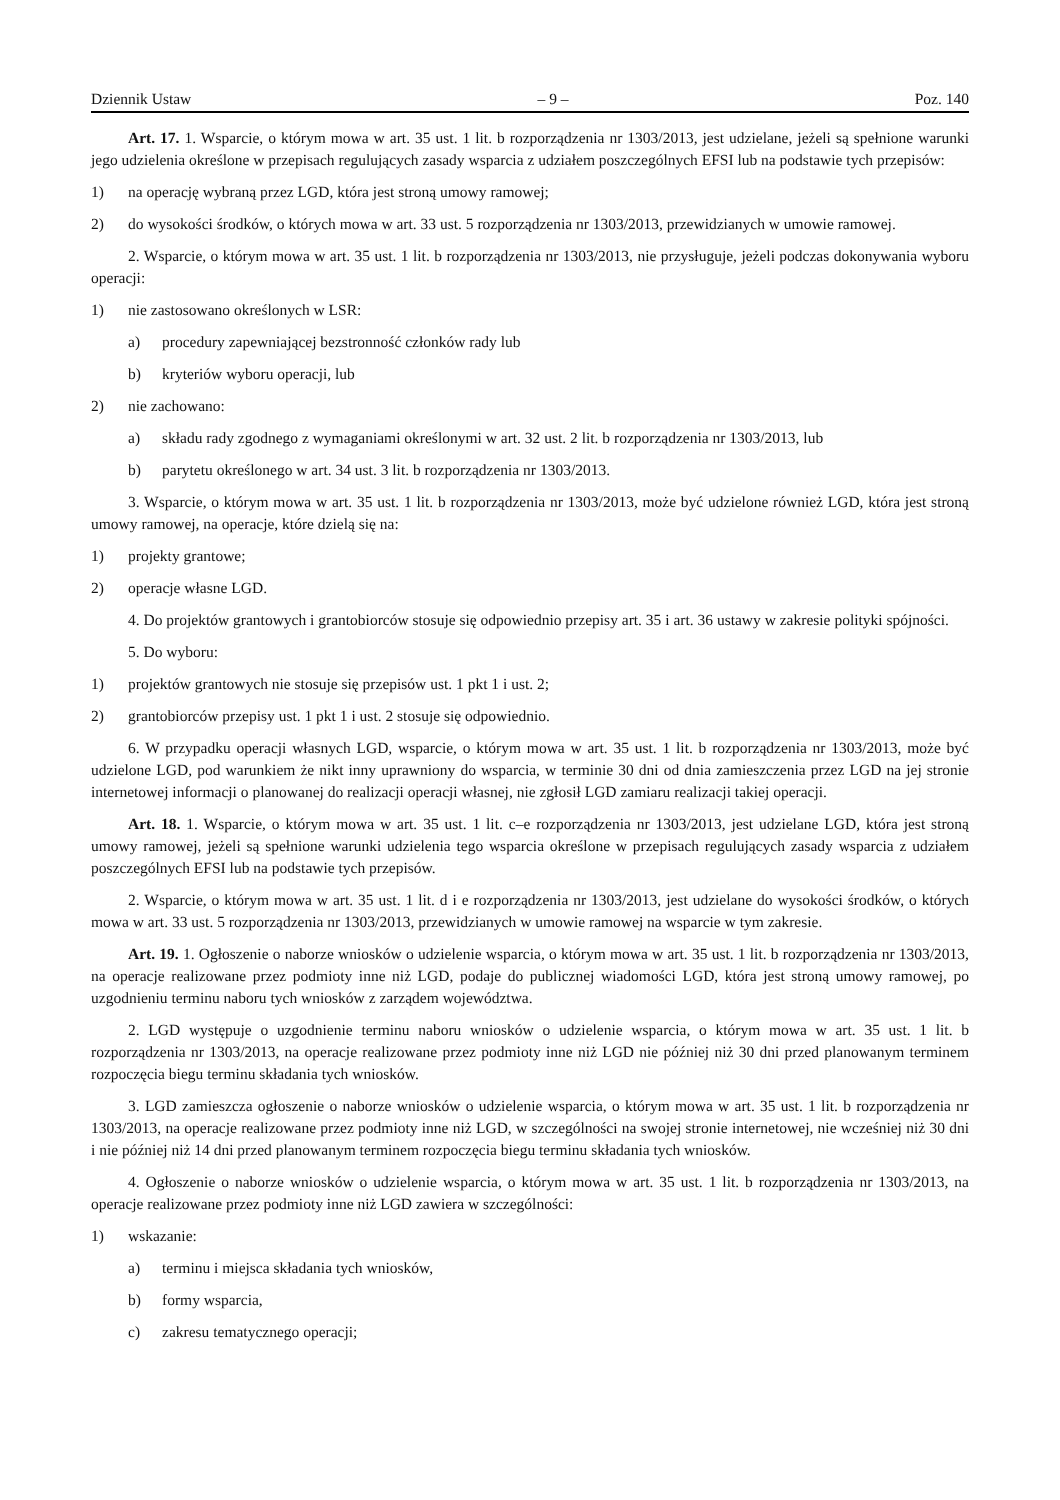Dziennik Ustaw – 9 – Poz. 140
Art. 17. 1. Wsparcie, o którym mowa w art. 35 ust. 1 lit. b rozporządzenia nr 1303/2013, jest udzielane, jeżeli są spełnione warunki jego udzielenia określone w przepisach regulujących zasady wsparcia z udziałem poszczególnych EFSI lub na podstawie tych przepisów:
1) na operację wybraną przez LGD, która jest stroną umowy ramowej;
2) do wysokości środków, o których mowa w art. 33 ust. 5 rozporządzenia nr 1303/2013, przewidzianych w umowie ramowej.
2. Wsparcie, o którym mowa w art. 35 ust. 1 lit. b rozporządzenia nr 1303/2013, nie przysługuje, jeżeli podczas dokonywania wyboru operacji:
1) nie zastosowano określonych w LSR:
a) procedury zapewniającej bezstronność członków rady lub
b) kryteriów wyboru operacji, lub
2) nie zachowano:
a) składu rady zgodnego z wymaganiami określonymi w art. 32 ust. 2 lit. b rozporządzenia nr 1303/2013, lub
b) parytetu określonego w art. 34 ust. 3 lit. b rozporządzenia nr 1303/2013.
3. Wsparcie, o którym mowa w art. 35 ust. 1 lit. b rozporządzenia nr 1303/2013, może być udzielone również LGD, która jest stroną umowy ramowej, na operacje, które dzielą się na:
1) projekty grantowe;
2) operacje własne LGD.
4. Do projektów grantowych i grantobiorców stosuje się odpowiednio przepisy art. 35 i art. 36 ustawy w zakresie polityki spójności.
5. Do wyboru:
1) projektów grantowych nie stosuje się przepisów ust. 1 pkt 1 i ust. 2;
2) grantobiorców przepisy ust. 1 pkt 1 i ust. 2 stosuje się odpowiednio.
6. W przypadku operacji własnych LGD, wsparcie, o którym mowa w art. 35 ust. 1 lit. b rozporządzenia nr 1303/2013, może być udzielone LGD, pod warunkiem że nikt inny uprawniony do wsparcia, w terminie 30 dni od dnia zamieszczenia przez LGD na jej stronie internetowej informacji o planowanej do realizacji operacji własnej, nie zgłosił LGD zamiaru realizacji takiej operacji.
Art. 18. 1. Wsparcie, o którym mowa w art. 35 ust. 1 lit. c–e rozporządzenia nr 1303/2013, jest udzielane LGD, która jest stroną umowy ramowej, jeżeli są spełnione warunki udzielenia tego wsparcia określone w przepisach regulujących zasady wsparcia z udziałem poszczególnych EFSI lub na podstawie tych przepisów.
2. Wsparcie, o którym mowa w art. 35 ust. 1 lit. d i e rozporządzenia nr 1303/2013, jest udzielane do wysokości środków, o których mowa w art. 33 ust. 5 rozporządzenia nr 1303/2013, przewidzianych w umowie ramowej na wsparcie w tym zakresie.
Art. 19. 1. Ogłoszenie o naborze wniosków o udzielenie wsparcia, o którym mowa w art. 35 ust. 1 lit. b rozporządzenia nr 1303/2013, na operacje realizowane przez podmioty inne niż LGD, podaje do publicznej wiadomości LGD, która jest stroną umowy ramowej, po uzgodnieniu terminu naboru tych wniosków z zarządem województwa.
2. LGD występuje o uzgodnienie terminu naboru wniosków o udzielenie wsparcia, o którym mowa w art. 35 ust. 1 lit. b rozporządzenia nr 1303/2013, na operacje realizowane przez podmioty inne niż LGD nie później niż 30 dni przed planowanym terminem rozpoczęcia biegu terminu składania tych wniosków.
3. LGD zamieszcza ogłoszenie o naborze wniosków o udzielenie wsparcia, o którym mowa w art. 35 ust. 1 lit. b rozporządzenia nr 1303/2013, na operacje realizowane przez podmioty inne niż LGD, w szczególności na swojej stronie internetowej, nie wcześniej niż 30 dni i nie później niż 14 dni przed planowanym terminem rozpoczęcia biegu terminu składania tych wniosków.
4. Ogłoszenie o naborze wniosków o udzielenie wsparcia, o którym mowa w art. 35 ust. 1 lit. b rozporządzenia nr 1303/2013, na operacje realizowane przez podmioty inne niż LGD zawiera w szczególności:
1) wskazanie:
a) terminu i miejsca składania tych wniosków,
b) formy wsparcia,
c) zakresu tematycznego operacji;